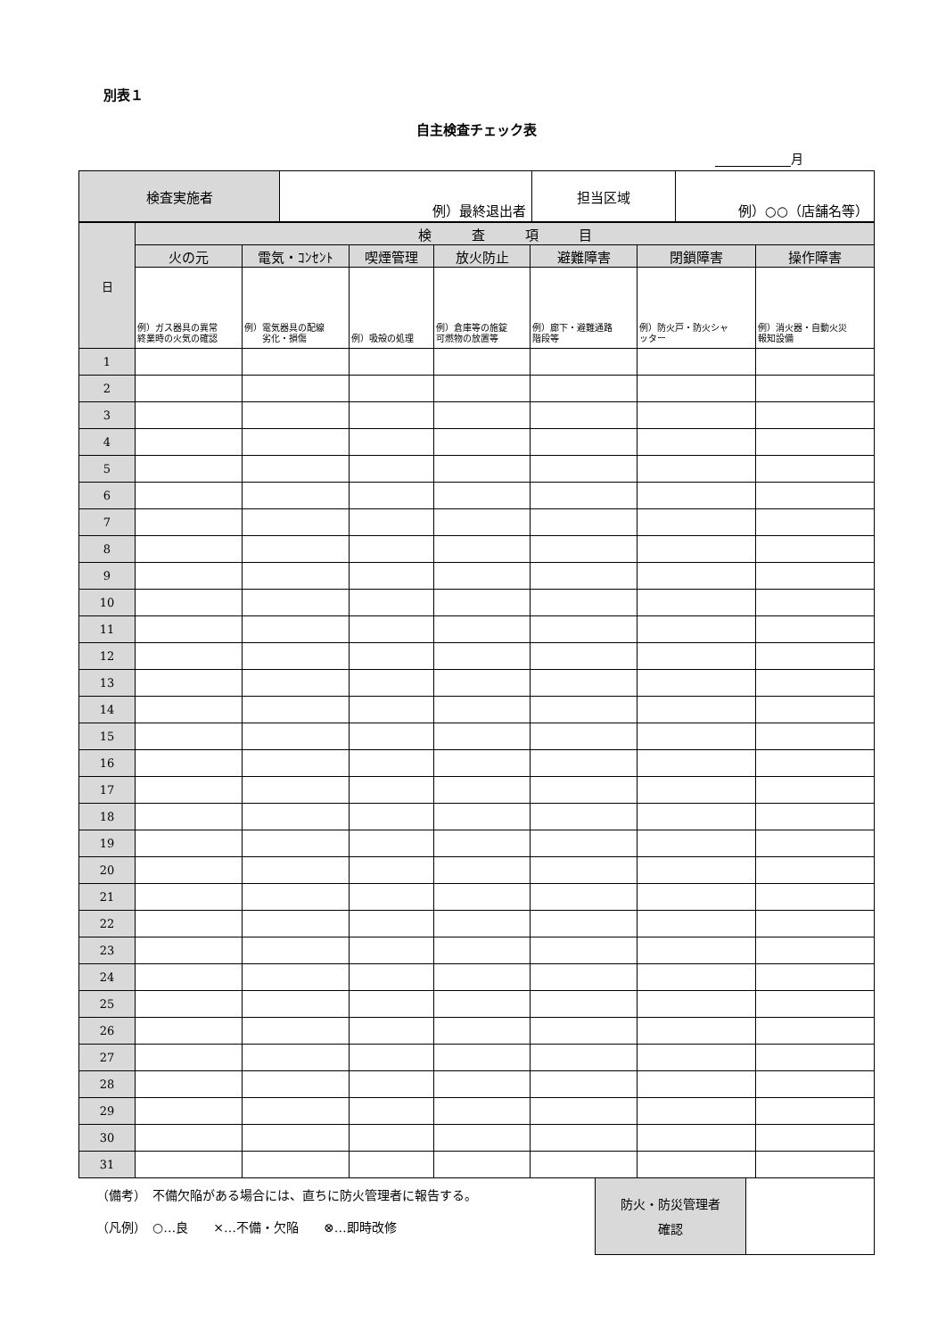別表１
自主検査チェック表
月
| 検査実施者 | 例）最終退出者 | 担当区域 | 例）○○（店舗名等） |
| 日 | 検 査 項 目 | | | | | | |
| --- | --- | --- | --- | --- | --- | --- | --- |
| | 火の元 | 電気・ｺﾝｾﾝﾄ | 喫煙管理 | 放火防止 | 避難障害 | 閉鎖障害 | 操作障害 |
| | 例）ガス器具の異常 終業時の火気の確認 | 例）電気器具の配線 劣化・損傷 | 例）吸殻の処理 | 例）倉庫等の施錠 可燃物の放置等 | 例）廊下・避難通路 階段等 | 例）防火戸・防火シャ ッター | 例）消火器・自動火災 報知設備 |
| 1 | | | | | | | |
| 2 | | | | | | | |
| 3 | | | | | | | |
| 4 | | | | | | | |
| 5 | | | | | | | |
| 6 | | | | | | | |
| 7 | | | | | | | |
| 8 | | | | | | | |
| 9 | | | | | | | |
| 10 | | | | | | | |
| 11 | | | | | | | |
| 12 | | | | | | | |
| 13 | | | | | | | |
| 14 | | | | | | | |
| 15 | | | | | | | |
| 16 | | | | | | | |
| 17 | | | | | | | |
| 18 | | | | | | | |
| 19 | | | | | | | |
| 20 | | | | | | | |
| 21 | | | | | | | |
| 22 | | | | | | | |
| 23 | | | | | | | |
| 24 | | | | | | | |
| 25 | | | | | | | |
| 26 | | | | | | | |
| 27 | | | | | | | |
| 28 | | | | | | | |
| 29 | | | | | | | |
| 30 | | | | | | | |
| 31 | | | | | | | |
（備考）　不備欠陥がある場合には、直ちに防火管理者に報告する。
（凡例）　○…良　　×…不備・欠陥　　⊗…即時改修
| 防火・防災管理者 確認 | |